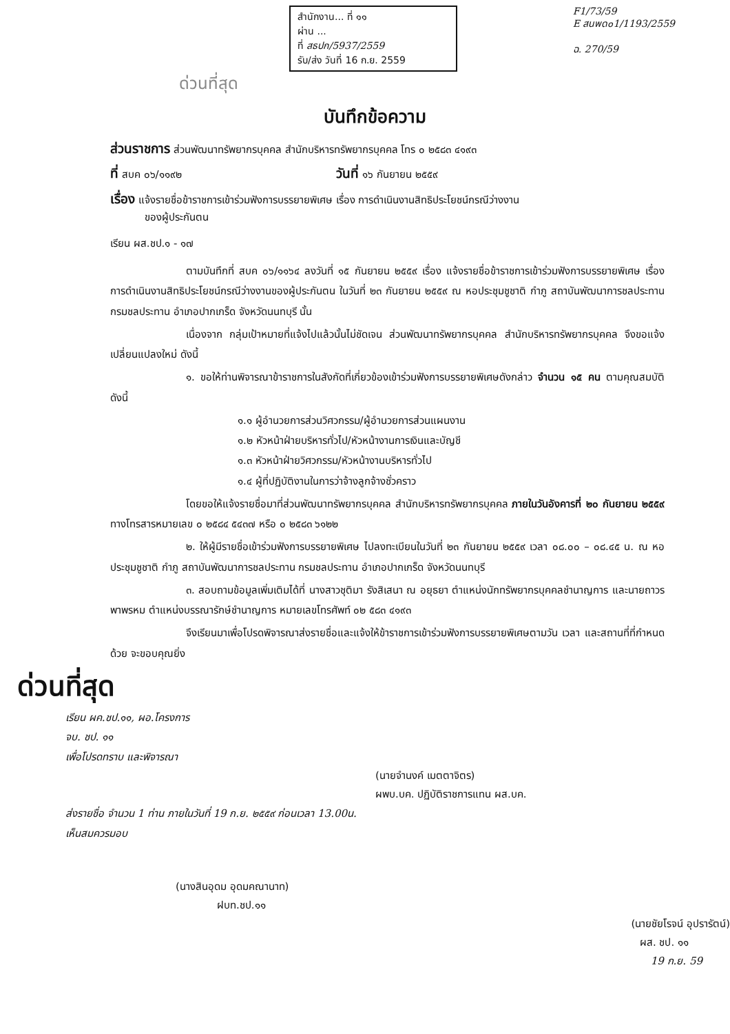สำนักงาน... ที่ ๑๑
ผ่าน ...
ที่ สธปก/5937/2559
รับ/ส่ง วันที่ 16 ก.ย. 2559
F1/73/59
E สนพด๐1/1193/2559
ฉ. 270/59
ด่วนที่สุด
บันทึกข้อความ
ส่วนราชการ ส่วนพัฒนาทรัพยากรบุคคล สำนักบริหารทรัพยากรบุคคล โทร ๐ ๒๕๘๓ ๔๑๙๓
ที่ สบค ๐๖/๑๑๙๒ วันที่ ๑๖ กันยายน ๒๕๕๙
เรื่อง แจ้งรายชื่อข้าราชการเข้าร่วมฟังการบรรยายพิเศษ เรื่อง การดำเนินงานสิทธิประโยชน์กรณีว่างงาน
ของผู้ประกันตน
เรียน ผส.ชป.๑ - ๑๗
ตามบันทึกที่ สบค ๐๖/๑๑๖๔ ลงวันที่ ๑๕ กันยายน ๒๕๕๙ เรื่อง แจ้งรายชื่อข้าราชการเข้าร่วมฟังการบรรยายพิเศษ เรื่อง การดำเนินงานสิทธิประโยชน์กรณีว่างงานของผู้ประกันตน ในวันที่ ๒๓ กันยายน ๒๕๕๙ ณ หอประชุมชูชาติ กำภู สถาบันพัฒนาการชลประทาน กรมชลประทาน อำเภอปากเกร็ด จังหวัดนนทบุรี นั้น
เนื่องจาก กลุ่มเป้าหมายที่แจ้งไปแล้วนั้นไม่ชัดเจน ส่วนพัฒนาทรัพยากรบุคคล สำนักบริหารทรัพยากรบุคคล จึงขอแจ้งเปลี่ยนแปลงใหม่ ดังนี้
๑. ขอให้ท่านพิจารณาข้าราชการในสังกัดที่เกี่ยวข้องเข้าร่วมฟังการบรรยายพิเศษดังกล่าว จำนวน ๑๕ คน ตามคุณสมบัติ ดังนี้
๑.๑ ผู้อำนวยการส่วนวิศวกรรม/ผู้อำนวยการส่วนแผนงาน
๑.๒ หัวหน้าฝ่ายบริหารทั่วไป/หัวหน้างานการเงินและบัญชี
๑.๓ หัวหน้าฝ่ายวิศวกรรม/หัวหน้างานบริหารทั่วไป
๑.๔ ผู้ที่ปฏิบัติงานในการว่าจ้างลูกจ้างชั่วคราว
โดยขอให้แจ้งรายชื่อมาที่ส่วนพัฒนาทรัพยากรบุคคล สำนักบริหารทรัพยากรบุคคล ภายในวันอังคารที่ ๒๐ กันยายน ๒๕๕๙ ทางโทรสารหมายเลข ๐ ๒๕๘๔ ๕๔๓๗ หรือ ๐ ๒๕๘๓ ๖๑๒๒
๒. ให้ผู้มีรายชื่อเข้าร่วมฟังการบรรยายพิเศษ ไปลงทะเบียนในวันที่ ๒๓ กันยายน ๒๕๕๙ เวลา ๐๘.๐๐ – ๐๘.๔๕ น. ณ หอประชุมชูชาติ กำภู สถาบันพัฒนาการชลประทาน กรมชลประทาน อำเภอปากเกร็ด จังหวัดนนทบุรี
๓. สอบถามข้อมูลเพิ่มเติมได้ที่ นางสาวชุติมา รังสิเสนา ณ อยุธยา ตำแหน่งนักทรัพยากรบุคคลชำนาญการ และนายถาวร พาพรหม ตำแหน่งบรรณารักษ์ชำนาญการ หมายเลขโทรศัพท์ ๐๒ ๕๘๓ ๔๑๙๓
จึงเรียนมาเพื่อโปรดพิจารณาส่งรายชื่อและแจ้งให้ข้าราชการเข้าร่วมฟังการบรรยายพิเศษตามวัน เวลา และสถานที่ที่กำหนดด้วย จะขอบคุณยิ่ง
ด่วนที่สุด
เรียน ผค.ชป.๑๑, ผอ.โครงการ
จบ. ชป. ๑๑
เพื่อโปรดทราบ และพิจารณา
(นายจำนงค์ เมตตาจิตร)
ผพบ.บค. ปฏิบัติราชการแทน ผส.บค.
ส่งรายชื่อ จำนวน 1 ท่าน ภายในวันที่ 19 ก.ย. ๒๕๕๙ ก่อนเวลา 13.00น.
เห็นสมควรมอบ
(นางสินอุดม อุดมคณานาท)
ฝบท.ชป.๑๑
(นายชัยโรจน์ อุปรารัตน์)
ผส. ชป. ๑๑
19 ก.ย. 59